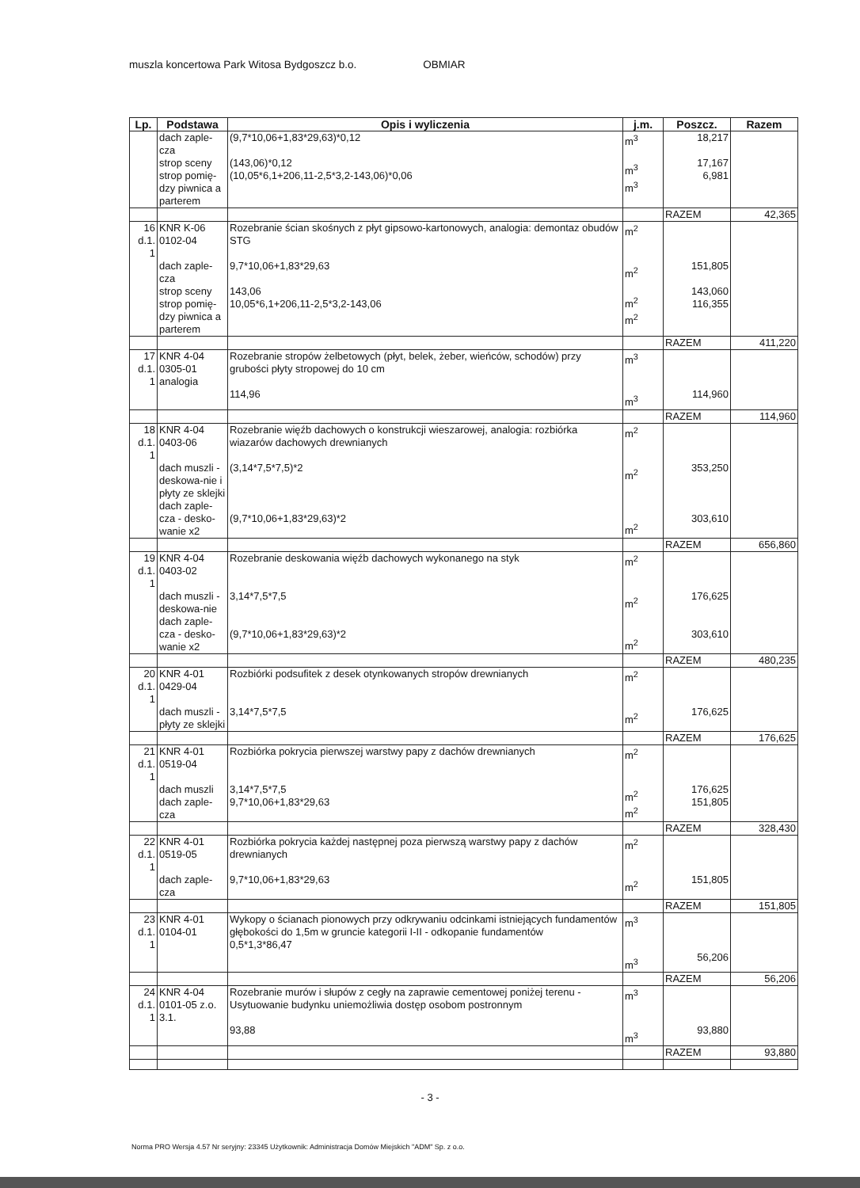muszla koncertowa Park Witosa Bydgoszcz b.o. OBMIAR
| Lp. | Podstawa | Opis i wyliczenia | j.m. | Poszcz. | Razem |
| --- | --- | --- | --- | --- | --- |
| | dach zaple-cza strop sceny strop pomię-dzy piwnica a parterem | (9,7*10,06+1,83*29,63)*0,12 (143,06)*0,12 (10,05*6,1+206,11-2,5*3,2-143,06)*0,06 | m<sup>3</sup> m<sup>3</sup> m<sup>3</sup> | 18,217 17,167 6,981 | |
| | | | | RAZEM | 42,365 |
| 16 d.1. 1 | KNR K-06 0102-04 dach zaple-cza strop sceny strop pomię-dzy piwnica a parterem | Rozebranie ścian skośnych z płyt gipsowo-kartonowych, analogia: demontaz obudów STG 9,7*10,06+1,83*29,63 143,06 10,05*6,1+206,11-2,5*3,2-143,06 | m<sup>2</sup> m<sup>2</sup> m<sup>2</sup> m<sup>2</sup> | 151,805 143,060 116,355 | |
| | | | | RAZEM | 411,220 |
| 17 d.1. 1 | KNR 4-04 0305-01 analogia | Rozebranie stropów żelbetowych (płyt, belek, żeber, wieńców, schodów) przy grubości płyty stropowej do 10 cm 114,96 | m<sup>3</sup> m<sup>3</sup> | 114,960 | |
| | | | | RAZEM | 114,960 |
| 18 d.1. 1 | KNR 4-04 0403-06 dach muszli - deskowa-nie i płyty ze sklejki dach zaple-cza - desko-wanie x2 | Rozebranie więźb dachowych o konstrukcji wieszarowej, analogia: rozbiórka wiazarów dachowych drewnianych (3,14*7,5*7,5)*2 (9,7*10,06+1,83*29,63)*2 | m<sup>2</sup> m<sup>2</sup> m<sup>2</sup> | 353,250 303,610 | |
| | | | | RAZEM | 656,860 |
| 19 d.1. 1 | KNR 4-04 0403-02 dach muszli - deskowa-nie dach zaple-cza - desko-wanie x2 | Rozebranie deskowania więźb dachowych wykonanego na styk 3,14*7,5*7,5 (9,7*10,06+1,83*29,63)*2 | m<sup>2</sup> m<sup>2</sup> m<sup>2</sup> | 176,625 303,610 | |
| | | | | RAZEM | 480,235 |
| 20 d.1. 1 | KNR 4-01 0429-04 dach muszli - płyty ze sklejki | Rozbiórki podsufitek z desek otynkowanych stropów drewnianych 3,14*7,5*7,5 | m<sup>2</sup> m<sup>2</sup> | 176,625 | |
| | | | | RAZEM | 176,625 |
| 21 d.1. 1 | KNR 4-01 0519-04 dach muszli dach zaple-cza | Rozbiórka pokrycia pierwszej warstwy papy z dachów drewnianych 3,14*7,5*7,5 9,7*10,06+1,83*29,63 | m<sup>2</sup> m<sup>2</sup> m<sup>2</sup> | 176,625 151,805 | |
| | | | | RAZEM | 328,430 |
| 22 d.1. 1 | KNR 4-01 0519-05 dach zaple-cza | Rozbiórka pokrycia każdej następnej poza pierwszą warstwy papy z dachów drewnianych 9,7*10,06+1,83*29,63 | m<sup>2</sup> m<sup>2</sup> | 151,805 | |
| | | | | RAZEM | 151,805 |
| 23 d.1. 1 | KNR 4-01 0104-01 | Wykopy o ścianach pionowych przy odkrywaniu odcinkami istniejących fundamentów głębokości do 1,5m w gruncie kategorii I-II - odkopanie fundamentów 0,5*1,3*86,47 | m<sup>3</sup> m<sup>3</sup> | 56,206 | |
| | | | | RAZEM | 56,206 |
| 24 d.1. 1 | KNR 4-04 0101-05 z.o. 3.1. | Rozebranie murów i słupów z cegły na zaprawie cementowej poniżej terenu - Usytuowanie budynku uniemożliwia dostęp osobom postronnym 93,88 | m<sup>3</sup> m<sup>3</sup> | 93,880 | |
| | | | | RAZEM | 93,880 |
- 3 -
Norma PRO Wersja 4.57 Nr seryjny: 23345 Użytkownik: Administracja Domów Miejskich "ADM" Sp. z o.o.